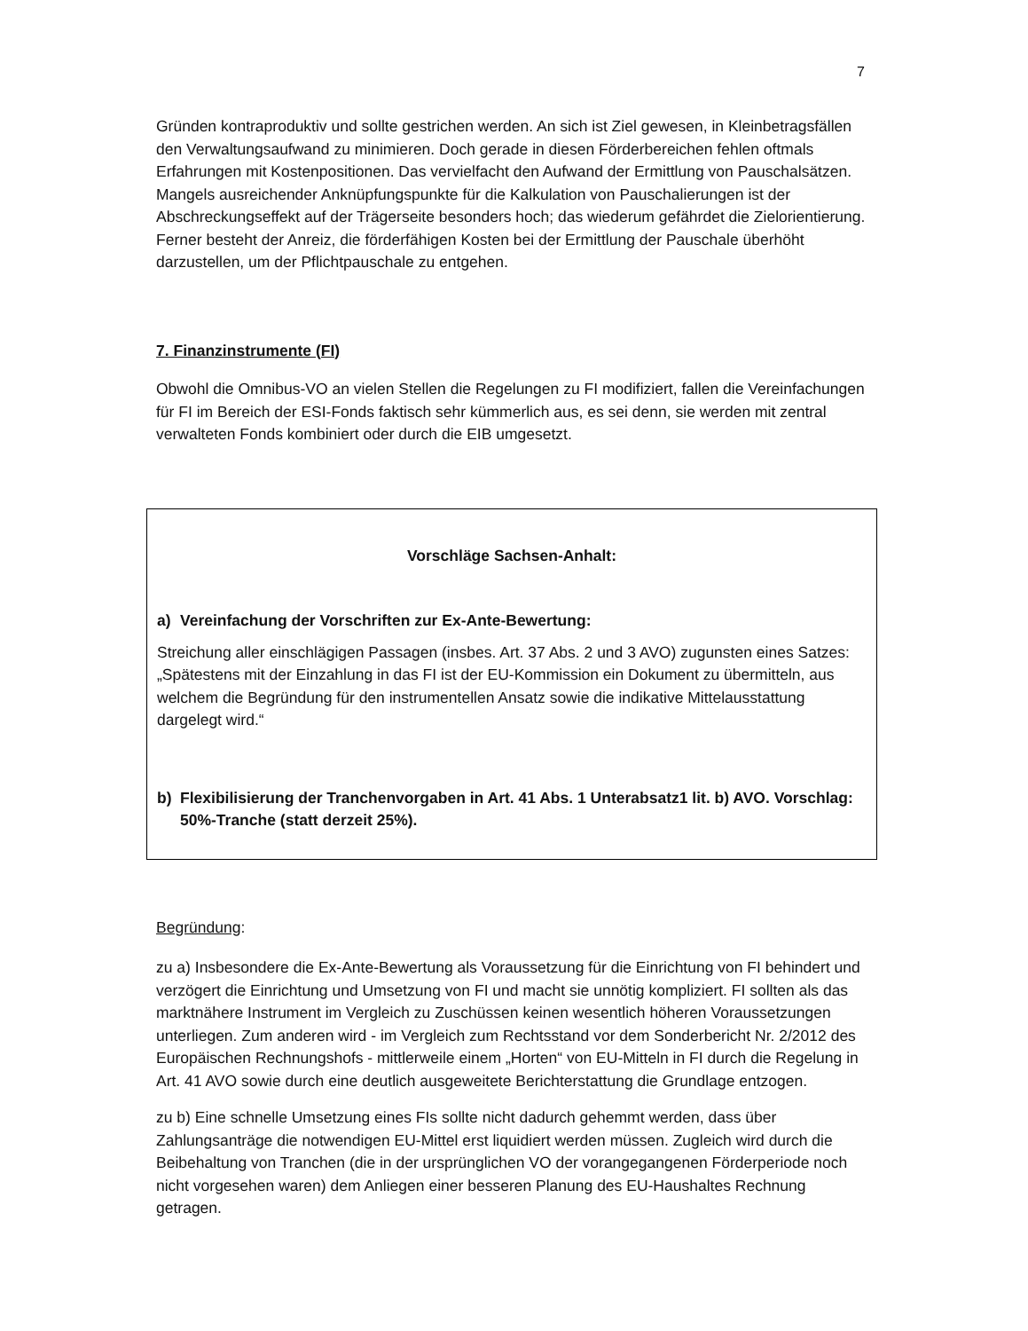7
Gründen kontraproduktiv und sollte gestrichen werden. An sich ist Ziel gewesen, in Kleinbe­tragsfällen den Verwaltungsaufwand zu minimieren. Doch gerade in diesen Förderbereichen fehlen oftmals Erfahrungen mit Kostenpositionen. Das vervielfacht den Aufwand der Ermitt­lung von Pauschalsätzen. Mangels ausreichender Anknüpfungspunkte für die Kalkulation von Pauschalierungen ist der Abschreckungseffekt auf der Trägerseite besonders hoch; das wiederum gefährdet die Zielorientierung. Ferner besteht der Anreiz, die förderfähigen Kosten bei der Ermittlung der Pauschale überhöht darzustellen, um der Pflichtpauschale zu entge­hen.
7. Finanzinstrumente (FI)
Obwohl die Omnibus-VO an vielen Stellen die Regelungen zu FI modifiziert, fallen die Ver­einfachungen für FI im Bereich der ESI-Fonds faktisch sehr kümmerlich aus, es sei denn, sie werden mit zentral verwalteten Fonds kombiniert oder durch die EIB umgesetzt.
Vorschläge Sachsen-Anhalt:
a) Vereinfachung der Vorschriften zur Ex-Ante-Bewertung:
Streichung aller einschlägigen Passagen (insbes. Art. 37 Abs. 2 und 3 AVO) zugunsten ei­nes Satzes: „Spätestens mit der Einzahlung in das FI ist der EU-Kommission ein Dokument zu übermitteln, aus welchem die Begründung für den instrumentellen Ansatz sowie die indi­kative Mittelausstattung dargelegt wird.“
b) Flexibilisierung der Tranchenvorgaben in Art. 41 Abs. 1 Unterabsatz1 lit. b) AVO. Vorschlag: 50%-Tranche (statt derzeit 25%).
Begründung:
zu a) Insbesondere die Ex-Ante-Bewertung als Voraussetzung für die Einrichtung von FI be­hindert und verzögert die Einrichtung und Umsetzung von FI und macht sie unnötig kompli­ziert. FI sollten als das marktnähere Instrument im Vergleich zu Zuschüssen keinen wesent­lich höheren Voraussetzungen unterliegen. Zum anderen wird - im Vergleich zum Rechts­stand vor dem Sonderbericht Nr. 2/2012 des Europäischen Rechnungshofs - mittlerweile ei­nem „Horten“ von EU-Mitteln in FI durch die Regelung in Art. 41 AVO sowie durch eine deut­lich ausgeweitete Berichterstattung die Grundlage entzogen.
zu b) Eine schnelle Umsetzung eines FIs sollte nicht dadurch gehemmt werden, dass über Zahlungsanträge die notwendigen EU-Mittel erst liquidiert werden müssen. Zugleich wird durch die Beibehaltung von Tranchen (die in der ursprünglichen VO der vorangegangenen Förderperiode noch nicht vorgesehen waren) dem Anliegen einer besseren Planung des EU-Haushaltes Rechnung getragen.